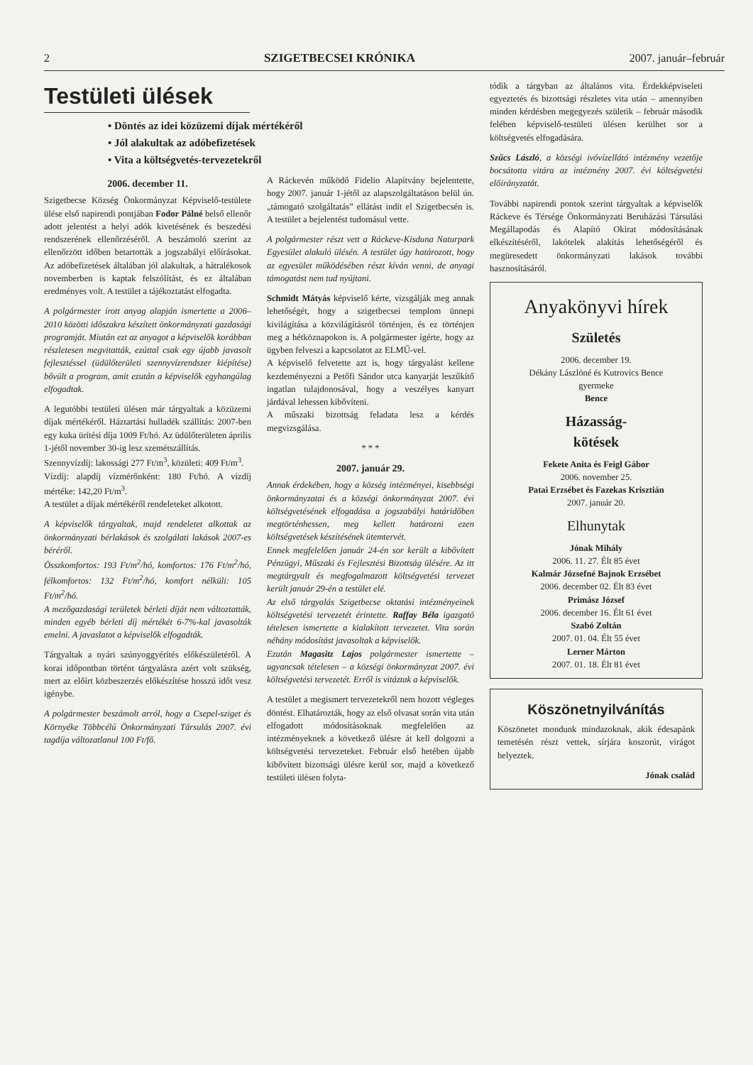2 SZIGETBECSEI KRÓNIKA 2007. január–február
Testületi ülések
• Döntés az idei közüzemi díjak mértékéről
• Jól alakultak az adóbefizetések
• Vita a költségvetés-tervezetekről
2006. december 11.
Szigetbecse Község Önkormányzat Képviselő-testülete ülése első napirendi pontjában Fodor Pálné belső ellenőr adott jelentést a helyi adók kivetésének és beszedési rendszerének ellenőrzéséről. A beszámoló szerint az ellenőrzött időben betartották a jogszabályi előírásokat. Az adóbefizetések általában jól alakultak, a hátralékosok novemberben is kaptak felszólítást, és ez általában eredményes volt. A testület a tájékoztatást elfogadta.
A polgármester írott anyag alapján ismertette a 2006–2010 közötti időszakra készített önkormányzati gazdasági programját. Miután ezt az anyagot a képviselők korábban részletesen megvitatták, ezúttal csak egy újabb javasolt fejlesztéssel (üdülőterületi szennyvízrendszer kiépítése) bővült a program, amit ezután a képviselők egyhangúlag elfogadtak.
A legutóbbi testületi ülésen már tárgyaltak a közüzemi díjak mértékéről. Háztartási hulladék szállítás: 2007-ben egy kuka ürítési díja 1009 Ft/hó. Az üdülőterületen április 1-jétől november 30-ig lesz szemétszállítás.
Szennyvízdíj: lakossági 277 Ft/m<sup>3</sup>, közületi: 409 Ft/m<sup>3</sup>.
Vízdíj: alapdíj vízmérőnként: 180 Ft/hó. A vízdíj mértéke: 142,20 Ft/m<sup>3</sup>.
A testület a díjak mértékéről rendeleteket alkotott.
A képviselők tárgyaltak, majd rendeletet alkottak az önkormányzati bérlakások és szolgálati lakások 2007-es béréről.
Összkomfortos: 193 Ft/m<sup>2</sup>/hó, komfortos: 176 Ft/m<sup>2</sup>/hó, félkomfortos: 132 Ft/m<sup>2</sup>/hó, komfort nélküli: 105 Ft/m<sup>2</sup>/hó.
A mezőgazdasági területek bérleti díját nem változtatták, minden egyéb bérleti díj mértékét 6-7%-kal javasolták emelni. A javaslatot a képviselők elfogadták.
Tárgyaltak a nyári szúnyoggyérítés előkészületéről. A korai időpontban történt tárgyalásra azért volt szükség, mert az előírt közbeszerzés előkészítése hosszú időt vesz igénybe.
A polgármester beszámolt arról, hogy a Csepel-sziget és Környéke Többcélú Önkormányzati Társulás 2007. évi tagdíja változatlanul 100 Ft/fő.
A Ráckevén működő Fidelio Alapítvány bejelentette, hogy 2007. január 1-jétől az alapszolgáltatáson belül ún. „támogató szolgáltatás” ellátást indít el Szigetbecsén is. A testület a bejelentést tudomásul vette.
A polgármester részt vett a Ráckeve-Kisduna Naturpark Egyesület alakuló ülésén. A testület úgy határozott, hogy az egyesület működésében részt kíván venni, de anyagi támogatást nem tud nyújtani.
Schmidt Mátyás képviselő kérte, vizsgálják meg annak lehetőségét, hogy a szigetbecsei templom ünnepi kivilágítása a közvilágításról történjen, és ez történjen meg a hétköznapokon is. A polgármester ígérte, hogy az ügyben felveszi a kapcsolatot az ELMŰ-vel.
A képviselő felvetette azt is, hogy tárgyalást kellene kezdeményezni a Petőfi Sándor utca kanyarját leszűkítő ingatlan tulajdonosával, hogy a veszélyes kanyart járdával lehessen kibővíteni.
A műszaki bizottság feladata lesz a kérdés megvizsgálása.
* * *
2007. január 29.
Annak érdekében, hogy a község intézményei, kisebbségi önkormányzatai és a községi önkormányzat 2007. évi költségvetésének elfogadása a jogszabályi határidőben megtörténhessen, meg kellett határozni ezen költségvetések készítésének ütemtervét.
Ennek megfelelően január 24-én sor került a kibővített Pénzügyi, Műszaki és Fejlesztési Bizottság ülésére. Az itt megtárgyalt és megfogalmazott költségvetési tervezet került január 29-én a testület elé.
Az első tárgyalás Szigetbecse oktatási intézményeinek költségvetési tervezetét érintette. Raffay Béla igazgató tételesen ismertette a kialakított tervezetet. Vita során néhány módosítást javasoltak a képviselők.
Ezután Magasitz Lajos polgármester ismertette – ugyancsak tételesen – a községi önkormányzat 2007. évi költségvetési tervezetét. Erről is vitáztak a képviselők.
A testület a megismert tervezetekről nem hozott végleges döntést. Elhatározták, hogy az első olvasat során vita után elfogadott módosításoknak megfelelően az intézményeknek a következő ülésre át kell dolgozni a költségvetési tervezeteket. Február első hetében újabb kibővített bizottsági ülésre kerül sor, majd a következő testületi ülésen folyta-
tódik a tárgyban az általános vita. Érdekképviseleti egyeztetés és bizottsági részletes vita után – amennyiben minden kérdésben megegyezés születik – február második felében képviselő-testületi ülésen kerülhet sor a költségvetés elfogadására.
Szűcs László, a községi ivóvízellátó intézmény vezetője bocsátotta vitára az intézmény 2007. évi költségvetési előirányzatát.
További napirendi pontok szerint tárgyaltak a képviselők Ráckeve és Térsége Önkormányzati Beruházási Társulási Megállapodás és Alapító Okirat módosításának elkészítéséről, lakótelek alakítás lehetőségéről és megüresedett önkormányzati lakások további hasznosításáról.
Anyakönyvi hírek
Születés
2006. december 19.
Dékány Lászlóné és Kutrovics Bence
gyermeke
Bence
Házasság-
kötések
Fekete Anita és Feigl Gábor
2006. november 25.
Patai Erzsébet és Fazekas Krisztián
2007. január 20.
Elhunytak
Jónak Mihály
2006. 11. 27. Élt 85 évet
Kalmár Józsefné Bajnok Erzsébet
2006. december 02. Élt 83 évet
Primász József
2006. december 16. Élt 61 évet
Szabó Zoltán
2007. 01. 04. Élt 55 évet
Lerner Márton
2007. 01. 18. Élt 81 évet
Köszönetnyilvánítás
Köszönetet mondunk mindazoknak, akik édesapánk temetésén részt vettek, sírjára koszorút, virágot helyeztek.
Jónak család